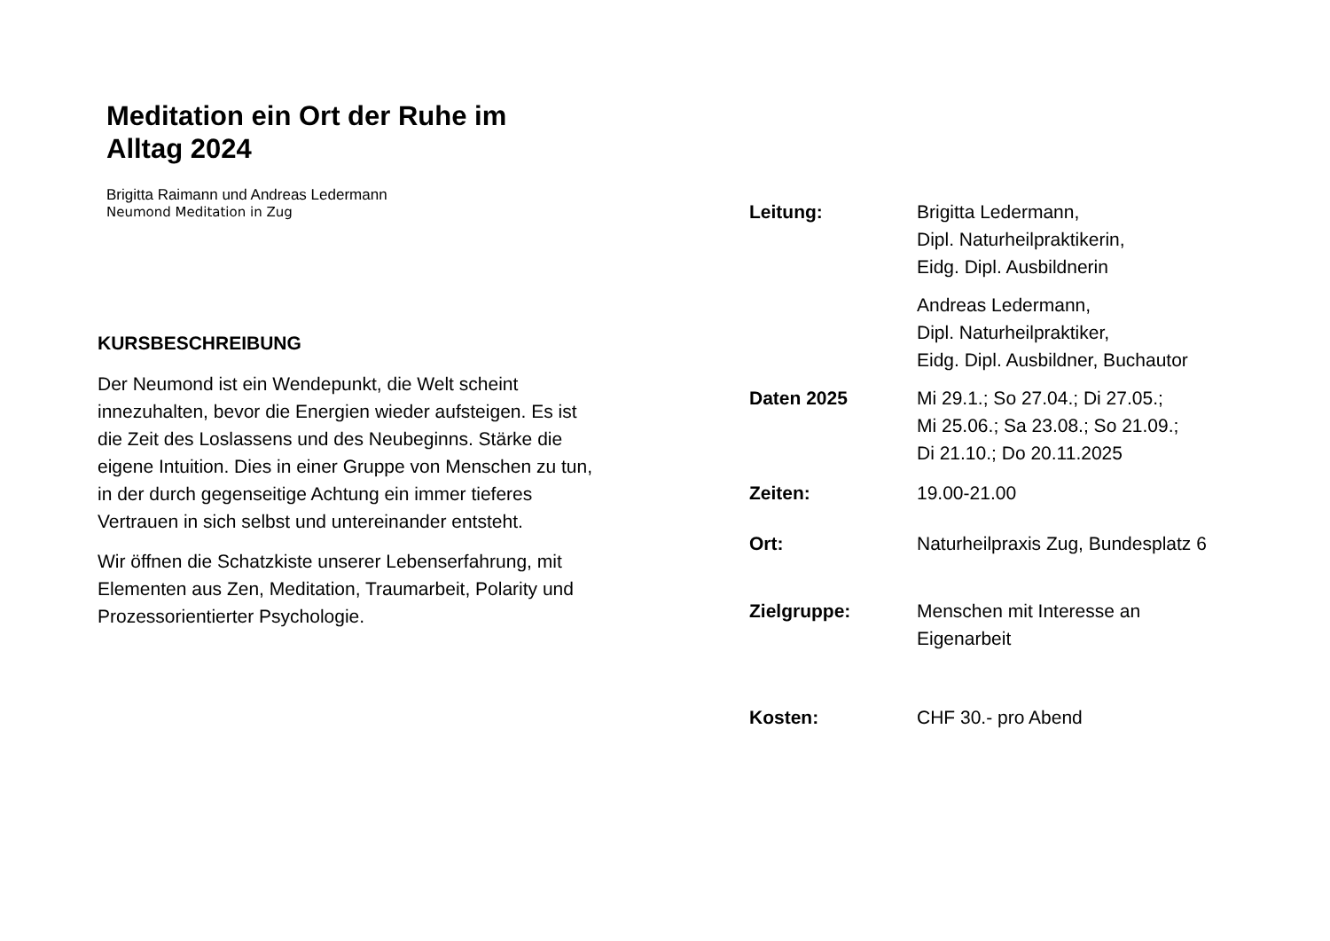Meditation ein Ort der Ruhe im
Alltag 2024
Brigitta Raimann und Andreas Ledermann
Neumond Meditation in Zug
KURSBESCHREIBUNG
Der Neumond ist ein Wendepunkt, die Welt scheint innezuhalten, bevor die Energien wieder aufsteigen. Es ist die Zeit des Loslassens und des Neubeginns. Stärke die eigene Intuition. Dies in einer Gruppe von Menschen zu tun, in der durch gegenseitige Achtung ein immer tieferes Vertrauen in sich selbst und untereinander entsteht.
Wir öffnen die Schatzkiste unserer Lebenserfahrung, mit Elementen aus Zen, Meditation, Traumarbeit, Polarity und Prozessorientierter Psychologie.
Leitung: Brigitta Ledermann,
Dipl. Naturheilpraktikerin,
Eidg. Dipl. Ausbildnerin
Andreas Ledermann,
Dipl. Naturheilpraktiker,
Eidg. Dipl. Ausbildner, Buchautor
Daten 2025 Mi 29.1.; So 27.04.; Di 27.05.;
Mi 25.06.; Sa 23.08.; So 21.09.;
Di 21.10.; Do 20.11.2025
Zeiten: 19.00-21.00
Ort: Naturheilpraxis Zug, Bundesplatz 6
Zielgruppe: Menschen mit Interesse an
Eigenarbeit
Kosten: CHF 30.- pro Abend